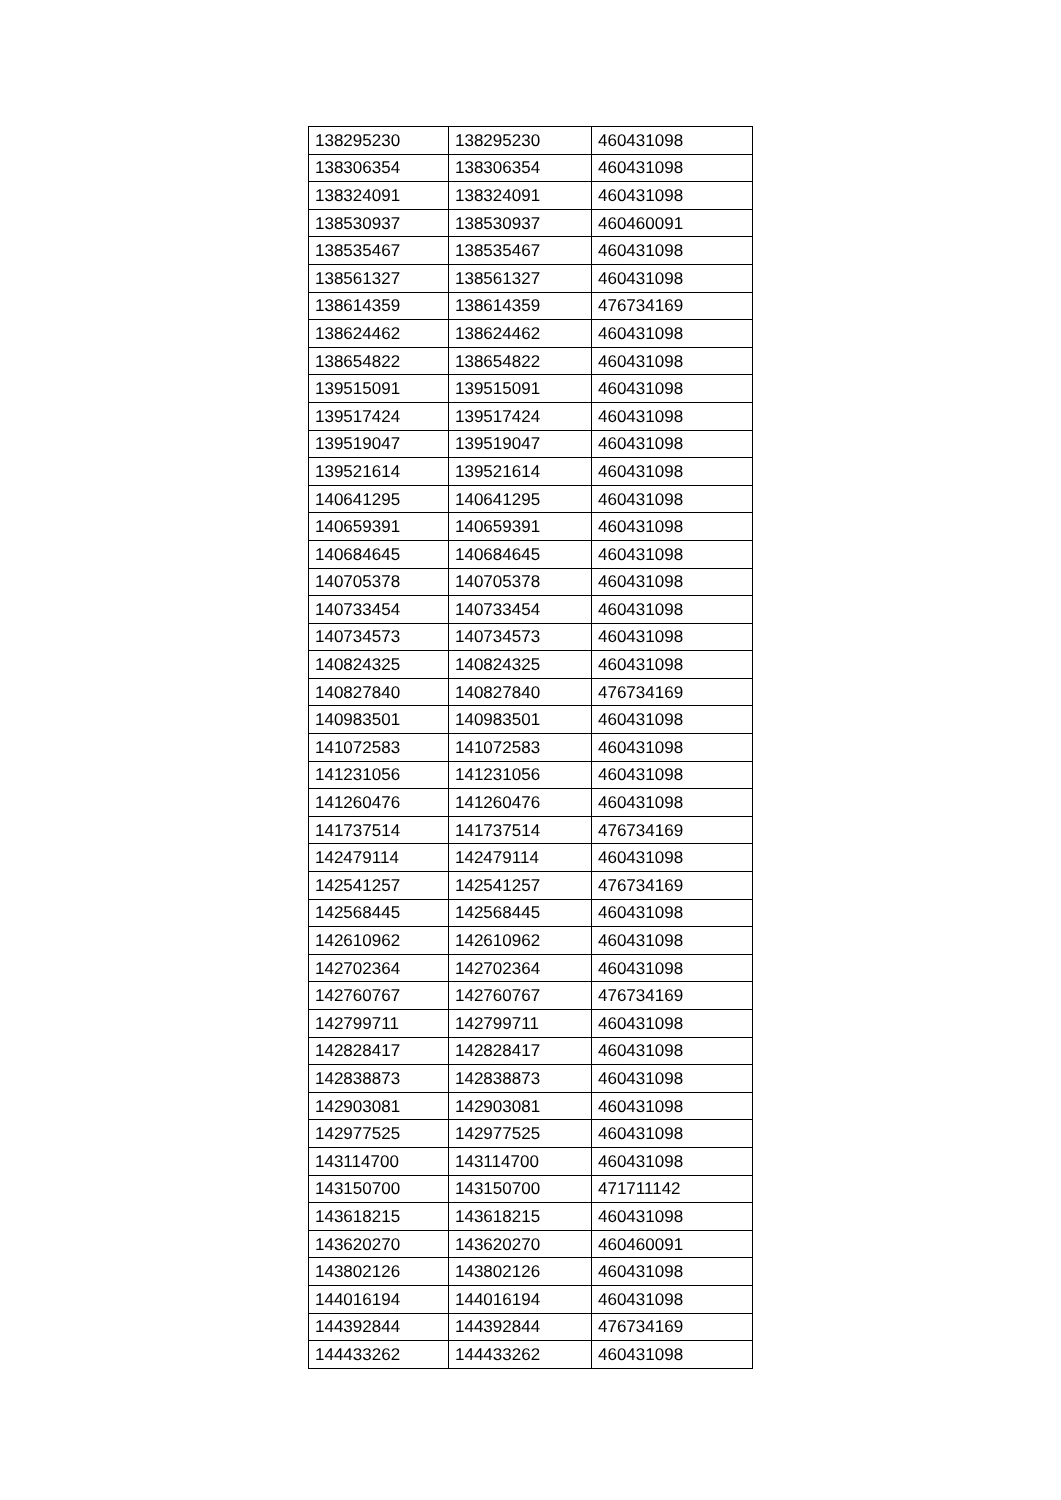| 138295230 | 138295230 | 460431098 |
| 138306354 | 138306354 | 460431098 |
| 138324091 | 138324091 | 460431098 |
| 138530937 | 138530937 | 460460091 |
| 138535467 | 138535467 | 460431098 |
| 138561327 | 138561327 | 460431098 |
| 138614359 | 138614359 | 476734169 |
| 138624462 | 138624462 | 460431098 |
| 138654822 | 138654822 | 460431098 |
| 139515091 | 139515091 | 460431098 |
| 139517424 | 139517424 | 460431098 |
| 139519047 | 139519047 | 460431098 |
| 139521614 | 139521614 | 460431098 |
| 140641295 | 140641295 | 460431098 |
| 140659391 | 140659391 | 460431098 |
| 140684645 | 140684645 | 460431098 |
| 140705378 | 140705378 | 460431098 |
| 140733454 | 140733454 | 460431098 |
| 140734573 | 140734573 | 460431098 |
| 140824325 | 140824325 | 460431098 |
| 140827840 | 140827840 | 476734169 |
| 140983501 | 140983501 | 460431098 |
| 141072583 | 141072583 | 460431098 |
| 141231056 | 141231056 | 460431098 |
| 141260476 | 141260476 | 460431098 |
| 141737514 | 141737514 | 476734169 |
| 142479114 | 142479114 | 460431098 |
| 142541257 | 142541257 | 476734169 |
| 142568445 | 142568445 | 460431098 |
| 142610962 | 142610962 | 460431098 |
| 142702364 | 142702364 | 460431098 |
| 142760767 | 142760767 | 476734169 |
| 142799711 | 142799711 | 460431098 |
| 142828417 | 142828417 | 460431098 |
| 142838873 | 142838873 | 460431098 |
| 142903081 | 142903081 | 460431098 |
| 142977525 | 142977525 | 460431098 |
| 143114700 | 143114700 | 460431098 |
| 143150700 | 143150700 | 471711142 |
| 143618215 | 143618215 | 460431098 |
| 143620270 | 143620270 | 460460091 |
| 143802126 | 143802126 | 460431098 |
| 144016194 | 144016194 | 460431098 |
| 144392844 | 144392844 | 476734169 |
| 144433262 | 144433262 | 460431098 |